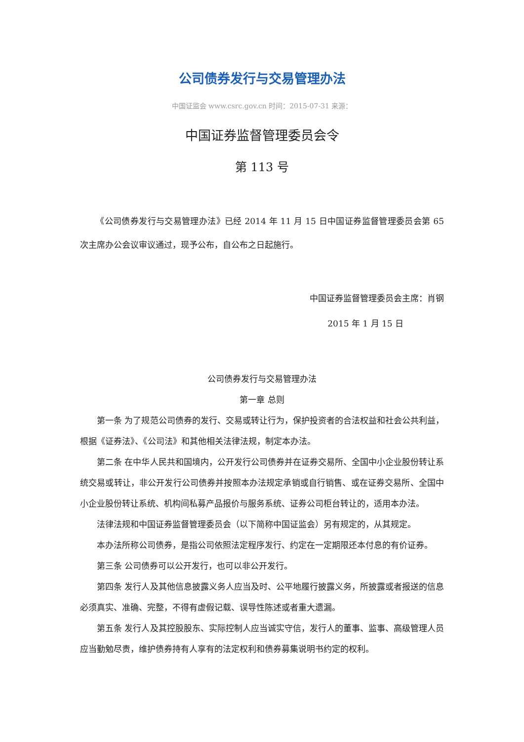公司债券发行与交易管理办法
中国证监会 www.csrc.gov.cn 时间：2015-07-31 来源：
中国证券监督管理委员会令
第 113 号
《公司债券发行与交易管理办法》已经 2014 年 11 月 15 日中国证券监督管理委员会第 65 次主席办公会议审议通过，现予公布，自公布之日起施行。
中国证券监督管理委员会主席：肖钢
2015 年 1 月 15 日
公司债券发行与交易管理办法
第一章 总则
第一条 为了规范公司债券的发行、交易或转让行为，保护投资者的合法权益和社会公共利益，根据《证券法》、《公司法》和其他相关法律法规，制定本办法。
第二条 在中华人民共和国境内，公开发行公司债券并在证券交易所、全国中小企业股份转让系统交易或转让，非公开发行公司债券并按照本办法规定承销或自行销售、或在证券交易所、全国中小企业股份转让系统、机构间私募产品报价与服务系统、证券公司柜台转让的，适用本办法。
法律法规和中国证券监督管理委员会（以下简称中国证监会）另有规定的，从其规定。
本办法所称公司债券，是指公司依照法定程序发行、约定在一定期限还本付息的有价证券。
第三条 公司债券可以公开发行，也可以非公开发行。
第四条 发行人及其他信息披露义务人应当及时、公平地履行披露义务，所披露或者报送的信息必须真实、准确、完整，不得有虚假记载、误导性陈述或者重大遗漏。
第五条 发行人及其控股股东、实际控制人应当诚实守信，发行人的董事、监事、高级管理人员应当勤勉尽责，维护债券持有人享有的法定权利和债券募集说明书约定的权利。